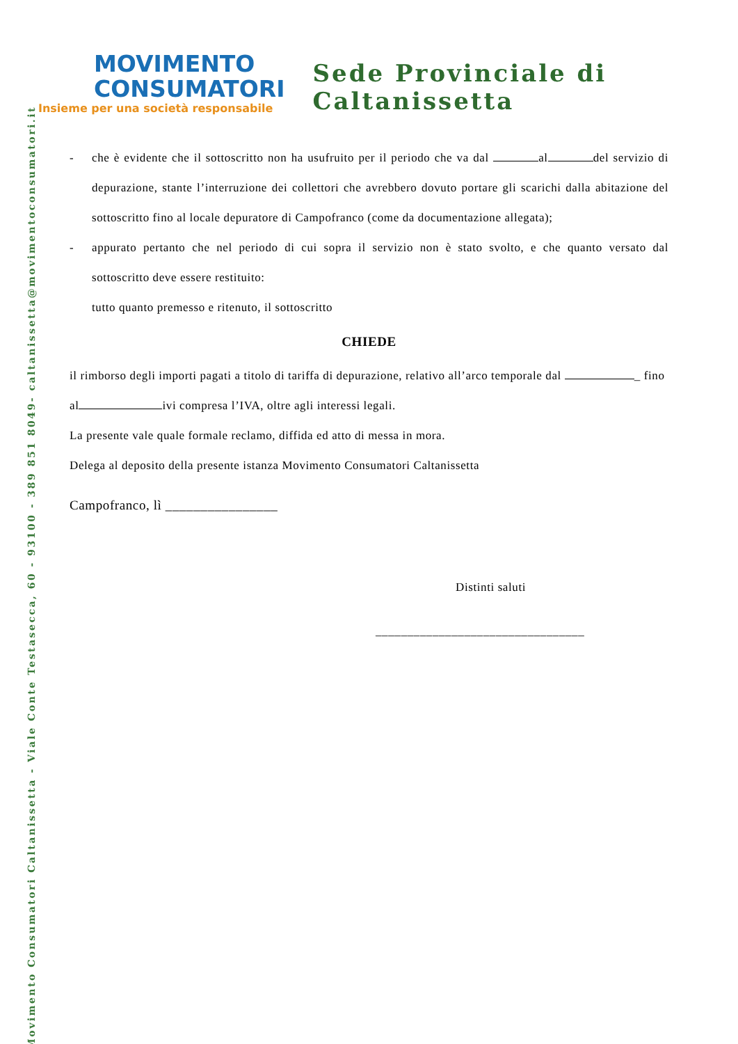Movimento Consumatori Caltanissetta - Viale Conte Testasecca, 60 - 93100 - 389 851 8049- caltanissetta@movimentoconsumatori.it
MOVIMENTO
CONSUMATORI
Insieme per una società responsabile
Sede Provinciale di Caltanissetta
- che è evidente che il sottoscritto non ha usufruito per il periodo che va dal al del servizio di depurazione, stante l’interruzione dei collettori che avrebbero dovuto portare gli scarichi dalla abitazione del sottoscritto fino al locale depuratore di Campofranco (come da documentazione allegata);
- appurato pertanto che nel periodo di cui sopra il servizio non è stato svolto, e che quanto versato dal sottoscritto deve essere restituito:
tutto quanto premesso e ritenuto, il sottoscritto
CHIEDE
il rimborso degli importi pagati a titolo di tariffa di depurazione, relativo all’arco temporale dal _ fino al ivi compresa l’IVA, oltre agli interessi legali.
La presente vale quale formale reclamo, diffida ed atto di messa in mora.
Delega al deposito della presente istanza Movimento Consumatori Caltanissetta
Campofranco, lì ________________
Distinti saluti
_________________________________